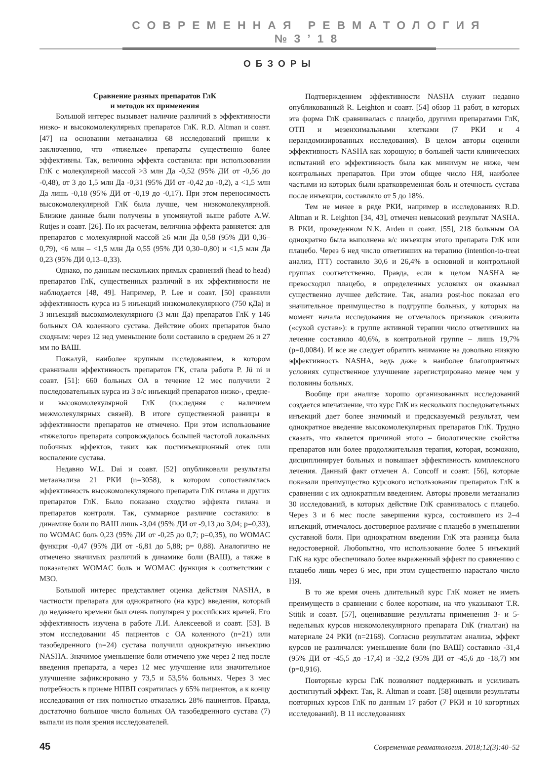СОВРЕМЕННАЯ РЕВМАТОЛОГИЯ №3’18
ОБЗОРЫ
Сравнение разных препаратов ГлК
и методов их применения
Большой интерес вызывает наличие различий в эффективности низко- и высокомолекулярных препаратов ГлК. R.D. Altman и соавт. [47] на основании метаанализа 68 исследований пришли к заключению, что «тяжелые» препараты существенно более эффективны. Так, величина эффекта составила: при использовании ГлК с молекулярной массой >3 млн Да -0,52 (95% ДИ от -0,56 до -0,48), от 3 до 1,5 млн Да -0,31 (95% ДИ от -0,42 до -0,2), а <1,5 млн Да лишь -0,18 (95% ДИ от -0,19 до -0,17). При этом переносимость высокомолекулярной ГлК была лучше, чем низкомолекулярной. Близкие данные были получены в упомянутой выше работе A.W. Rutjes и соавт. [26]. По их расчетам, величина эффекта равняется: для препаратов с молекулярной массой ≥6 млн Да 0,58 (95% ДИ 0,36–0,79), <6 млн – <1,5 млн Да 0,55 (95% ДИ 0,30–0,80) и <1,5 млн Да 0,23 (95% ДИ 0,13–0,33).
Однако, по данным нескольких прямых сравнений (head to head) препаратов ГлК, существенных различий в их эффективности не наблюдается [48, 49]. Например, P. Lee и соавт. [50] сравнили эффективность курса из 5 инъекций низкомолекулярного (750 кДа) и 3 инъекций высокомолекулярного (3 млн Да) препаратов ГлК у 146 больных ОА коленного сустава. Действие обоих препаратов было сходным: через 12 нед уменьшение боли составило в среднем 26 и 27 мм по ВАШ.
Пожалуй, наиболее крупным исследованием, в котором сравнивали эффективность препаратов ГК, стала работа P. Jü ni и соавт. [51]: 660 больных ОА в течение 12 мес получили 2 последовательных курса из 3 в/с инъекций препаратов низко-, средне- и высокомолекулярной ГлК (последняя с наличием межмолекулярных связей). В итоге существенной разницы в эффективности препаратов не отмечено. При этом использование «тяжелого» препарата сопровождалось большей частотой локальных побочных эффектов, таких как постинъекционный отек или воспаление сустава.
Недавно W.L. Dai и соавт. [52] опубликовали результаты метаанализа 21 РКИ (n=3058), в котором сопоставлялась эффективность высокомолекулярного препарата ГлК гилана и других препаратов ГлК. Было показано сходство эффекта гилана и препаратов контроля. Так, суммарное различие составило: в динамике боли по ВАШ лишь -3,04 (95% ДИ от -9,13 до 3,04; p=0,33), по WOMAC боль 0,23 (95% ДИ от -0,25 до 0,7; p=0,35), по WOMAC функция -0,47 (95% ДИ от -6,81 до 5,88; p= 0,88). Аналогично не отмечено значимых различий в динамике боли (ВАШ), а также в показателях WOMAC боль и WOMAC функция в соответствии с МЗО.
Большой интерес представляет оценка действия NASHA, в частности препарата для однократного (на курс) введения, который до недавнего времени был очень популярен у российских врачей. Его эффективность изучена в работе Л.И. Алексеевой и соавт. [53]. В этом исследовании 45 пациентов с ОА коленного (n=21) или тазобедренного (n=24) сустава получили однократную инъекцию NASHA. Значимое уменьшение боли отмечено уже через 2 нед после введения препарата, а через 12 мес улучшение или значительное улучшение зафиксировано у 73,5 и 53,5% больных. Через 3 мес потребность в приеме НПВП сократилась у 65% пациентов, а к концу исследования от них полностью отказались 28% пациентов. Правда, достаточно большое число больных ОА тазобедренного сустава (7) выпали из поля зрения исследователей.
Подтверждением эффективности NASHA служит недавно опубликованный R. Leighton и соавт. [54] обзор 11 работ, в которых эта форма ГлК сравнивалась с плацебо, другими препаратами ГлК, ОТП и мезенхимальными клетками (7 РКИ и 4 нерандомизированных исследования). В целом авторы оценили эффективность NASHA как хорошую; в большей части клинических испытаний его эффективность была как минимум не ниже, чем контрольных препаратов. При этом общее число НЯ, наиболее частыми из которых были кратковременная боль и отечность сустава после инъекции, составляло от 5 до 18%.
Тем не менее в ряде РКИ, например в исследованиях R.D. Altman и R. Leighton [34, 43], отмечен невысокий результат NASHA. В РКИ, проведенном N.K. Arden и соавт. [55], 218 больным ОА однократно была выполнена в/с инъекция этого препарата ГлК или плацебо. Через 6 нед число ответивших на терапию (intention-to-treat анализ, ITT) составило 30,6 и 26,4% в основной и контрольной группах соответственно. Правда, если в целом NASHA не превосходил плацебо, в определенных условиях он оказывал существенно лучшее действие. Так, анализ post-hoc показал его значительное преимущество в подгруппе больных, у которых на момент начала исследования не отмечалось признаков синовита («сухой сустав»): в группе активной терапии число ответивших на лечение составило 40,6%, в контрольной группе – лишь 19,7% (p=0,0084). И все же следует обратить внимание на довольно низкую эффективность NASHA, ведь даже в наиболее благоприятных условиях существенное улучшение зарегистрировано менее чем у половины больных.
Вообще при анализе хорошо организованных исследований создается впечатление, что курс ГлК из нескольких последовательных инъекций дает более значимый и предсказуемый результат, чем однократное введение высокомолекулярных препаратов ГлК. Трудно сказать, что является причиной этого – биологические свойства препаратов или более продолжительная терапия, которая, возможно, дисциплинирует больных и повышает эффективность комплексного лечения. Данный факт отмечен A. Concoff и соавт. [56], которые показали преимущество курсового использования препаратов ГлК в сравнении с их однократным введением. Авторы провели метаанализ 30 исследований, в которых действие ГлК сравнивалось с плацебо. Через 3 и 6 мес после завершения курса, состоявшего из 2–4 инъекций, отмечалось достоверное различие с плацебо в уменьшении суставной боли. При однократном введении ГлК эта разница была недостоверной. Любопытно, что использование более 5 инъекций ГлК на курс обеспечивало более выраженный эффект по сравнению с плацебо лишь через 6 мес, при этом существенно нарастало число НЯ.
В то же время очень длительный курс ГлК может не иметь преимуществ в сравнении с более коротким, на что указывают T.R. Stitik и соавт. [57], оценивавшие результаты применения 3- и 5-недельных курсов низкомолекулярного препарата ГлК (гиалган) на материале 24 РКИ (n=2168). Согласно результатам анализа, эффект курсов не различался: уменьшение боли (по ВАШ) составило -31,4 (95% ДИ от -45,5 до -17,4) и -32,2 (95% ДИ от -45,6 до -18,7) мм (p=0,916).
Повторные курсы ГлК позволяют поддерживать и усиливать достигнутый эффект. Так, R. Altman и соавт. [58] оценили результаты повторных курсов ГлК по данным 17 работ (7 РКИ и 10 когортных исследований). В 11 исследованиях
45 Современная ревматология. 2018;12(3):40–52